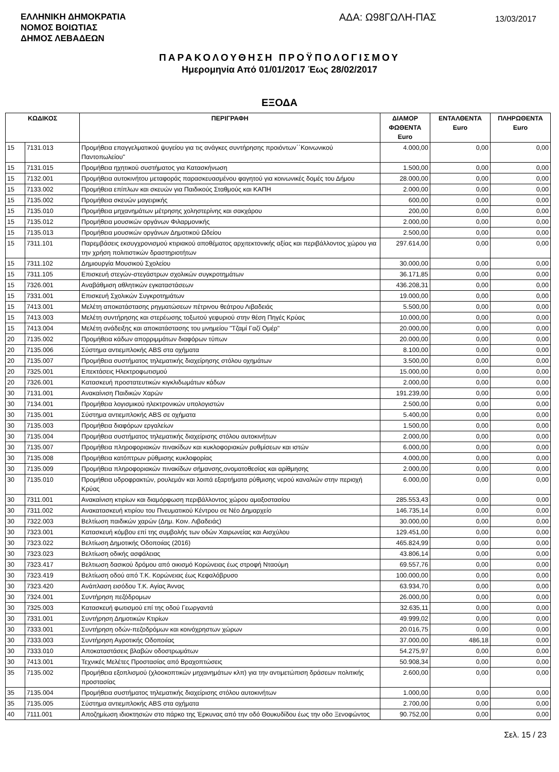ΕΛΛΗΝΙΚΗ ΔΗΜΟΚΡΑΤΙΑ
ΝΟΜΟΣ ΒΟΙΩΤΙΑΣ
ΔΗΜΟΣ ΛΕΒΑΔΕΩΝ
ΑΔΑ: Ω98ΓΩΛΗ-ΠΑΣ
13/03/2017
ΠΑΡΑΚΟΛΟΥΘΗΣΗ ΠΡΟΫΠΟΛΟΓΙΣΜΟΥ
Ημερομηνία Από 01/01/2017 Έως 28/02/2017
ΕΞΟΔΑ
| ΚΩΔΙΚΟΣ | | ΠΕΡΙΓΡΑΦΗ | ΔΙΑΜΟΡ ΦΩΘΕΝΤΑ Euro | ΕΝΤΑΛΘΕΝΤΑ Euro | ΠΛΗΡΩΘΕΝΤΑ Euro |
| --- | --- | --- | --- | --- | --- |
| 15 | 7131.013 | Προμήθεια επαγγελματικού ψυγείου για τις ανάγκες συντήρησης προιόντων΄΄Κοινωνικού Παντοπωλείου" | 4.000,00 | 0,00 | 0,00 |
| 15 | 7131.015 | Προμήθεια ηχητικού συστήματος για Κατασκήνωση | 1.500,00 | 0,00 | 0,00 |
| 15 | 7132.001 | Προμήθεια αυτοκινήτου μεταφοράς παρασκευασμένου φαγητού για κοινωνικές δομές του Δήμου | 28.000,00 | 0,00 | 0,00 |
| 15 | 7133.002 | Προμήθεια επίπλων και σκευών για Παιδικούς Σταθμούς και ΚΑΠΗ | 2.000,00 | 0,00 | 0,00 |
| 15 | 7135.002 | Προμήθεια σκευών μαγειρικής | 600,00 | 0,00 | 0,00 |
| 15 | 7135.010 | Προμήθεια μηχανημάτων μέτρησης χοληστερίνης και σακχάρου | 200,00 | 0,00 | 0,00 |
| 15 | 7135.012 | Προμήθεια μουσικών οργάνων Φιλαρμονικής | 2.000,00 | 0,00 | 0,00 |
| 15 | 7135.013 | Προμήθεια μουσικών οργάνων Δημοτικού Ωδείου | 2.500,00 | 0,00 | 0,00 |
| 15 | 7311.101 | Παρεμβάσεις εκσυγχρονισμού κτιριακού αποθέματος αρχιτεκτονικής αξίας και περιβάλλοντος χώρου για την χρήση πολιτιστικών δραστηριοτήτων | 297.614,00 | 0,00 | 0,00 |
| 15 | 7311.102 | Δημιουργία Μουσικού Σχολείου | 30.000,00 | 0,00 | 0,00 |
| 15 | 7311.105 | Επισκευή στεγών-στεγάστρων σχολικών συγκροτημάτων | 36.171,85 | 0,00 | 0,00 |
| 15 | 7326.001 | Αναβάθμιση αθλητικών εγκαταστάσεων | 436.208,31 | 0,00 | 0,00 |
| 15 | 7331.001 | Επισκευή Σχολικών Συγκροτημάτων | 19.000,00 | 0,00 | 0,00 |
| 15 | 7413.001 | Μελέτη αποκατάστασης ρηγματώσεων πέτρινου θεάτρου Λιβαδειάς | 5.500,00 | 0,00 | 0,00 |
| 15 | 7413.003 | Μελέτη συντήρησης και στερέωσης τοξωτού γεφυριού στην θέση Πηγές Κρύας | 10.000,00 | 0,00 | 0,00 |
| 15 | 7413.004 | Μελέτη ανάδειξης και αποκατάστασης του μνημείου "Τζαμί Γαζί Ομέρ" | 20.000,00 | 0,00 | 0,00 |
| 20 | 7135.002 | Προμήθεια κάδων απορριμμάτων διαφόρων τύπων | 20.000,00 | 0,00 | 0,00 |
| 20 | 7135.006 | Σύστημα αντιεμπλοκής ABS στα οχήματα | 8.100,00 | 0,00 | 0,00 |
| 20 | 7135.007 | Προμήθεια συστήματος τηλεματικής διαχείρησης στόλου οχημάτων | 3.500,00 | 0,00 | 0,00 |
| 20 | 7325.001 | Επεκτάσεις Ηλεκτροφωτισμού | 15.000,00 | 0,00 | 0,00 |
| 20 | 7326.001 | Κατασκευή προστατευτικών κιγκλιδωμάτων κάδων | 2.000,00 | 0,00 | 0,00 |
| 30 | 7131.001 | Ανακαίνιση Παιδικών Χαρών | 191.239,00 | 0,00 | 0,00 |
| 30 | 7134.001 | Προμήθεια λογισμικού ηλεκτρονικών υπολογιστών | 2.500,00 | 0,00 | 0,00 |
| 30 | 7135.001 | Σύστημα αντιεμπλοκής ABS σε οχήματα | 5.400,00 | 0,00 | 0,00 |
| 30 | 7135.003 | Προμήθεια διαφόρων εργαλείων | 1.500,00 | 0,00 | 0,00 |
| 30 | 7135.004 | Προμήθεια συστήματος τηλεματικής διαχείρισης στόλου αυτοκινήτων | 2.000,00 | 0,00 | 0,00 |
| 30 | 7135.007 | Προμήθεια πληροφοριακών πινακίδων και κυκλοφοριακών ρυθμίσεων και ιστών | 6.000,00 | 0,00 | 0,00 |
| 30 | 7135.008 | Προμήθεια κατόπτρων ρύθμισης κυκλοφορίας | 4.000,00 | 0,00 | 0,00 |
| 30 | 7135.009 | Προμήθεια πληροφοριακών πινακίδων σήμανσης,ονοματοθεσίας και αρίθμησης | 2.000,00 | 0,00 | 0,00 |
| 30 | 7135.010 | Προμήθεια υδροφρακτών, ρουλεμάν και λοιπά εξαρτήματα ρύθμισης νερού καναλιών στην περιοχή Κρύας | 6.000,00 | 0,00 | 0,00 |
| 30 | 7311.001 | Ανακαίνιση κτιρίων και διαμόρφωση περιβάλλοντος χώρου αμαξοστασίου | 285.553,43 | 0,00 | 0,00 |
| 30 | 7311.002 | Ανακατασκευή κτιρίου του Πνευματικού Κέντρου σε Νέο Δημαρχείο | 146.735,14 | 0,00 | 0,00 |
| 30 | 7322.003 | Βελτίωση παιδικών χαρών (Δημ. Κοιν. Λιβαδειάς) | 30.000,00 | 0,00 | 0,00 |
| 30 | 7323.001 | Κατασκευή κόμβου επί της συμβολής των οδών Χαιρωνείας και Αισχύλου | 129.451,00 | 0,00 | 0,00 |
| 30 | 7323.022 | Βελτίωση Δημοτικής Οδοποιίας (2016) | 465.824,99 | 0,00 | 0,00 |
| 30 | 7323.023 | Βελτίωση οδικής ασφάλειας | 43.806,14 | 0,00 | 0,00 |
| 30 | 7323.417 | Βελτιωση δασικού δρόμου από οικισμό Κορώνειας έως στροφή Νταούμη | 69.557,76 | 0,00 | 0,00 |
| 30 | 7323.419 | Βελτίωση οδού από Τ.Κ. Κορώνειας έως Κεφαλόβρυσο | 100.000,00 | 0,00 | 0,00 |
| 30 | 7323.420 | Ανάπλαση εισόδου Τ.Κ. Αγίας Άννας | 63.934,70 | 0,00 | 0,00 |
| 30 | 7324.001 | Συντήρηση πεζόδρομων | 26.000,00 | 0,00 | 0,00 |
| 30 | 7325.003 | Κατασκευή φωτισμού επί της οδού Γεωργαντά | 32.635,11 | 0,00 | 0,00 |
| 30 | 7331.001 | Συντήρηση Δημοτικών Κτιρίων | 49.999,02 | 0,00 | 0,00 |
| 30 | 7333.001 | Συντήρηση οδών-πεζοδρόμων και κοινόχρηστων χώρων | 20.016,75 | 0,00 | 0,00 |
| 30 | 7333.003 | Συντήρηση Αγροτικής Οδοποιίας | 37.000,00 | 486,18 | 0,00 |
| 30 | 7333.010 | Αποκαταστάσεις βλαβών οδοστρωμάτων | 54.275,97 | 0,00 | 0,00 |
| 30 | 7413.001 | Τεχνικές Μελέτες Προστασίας από Βραχοπτώσεις | 50.908,34 | 0,00 | 0,00 |
| 35 | 7135.002 | Προμήθεια εξοπλισμού (χλοοκοπτικών μηχανημάτων κλπ) για την αντιμετώπιση δράσεων πολιτικής προστασίας | 2.600,00 | 0,00 | 0,00 |
| 35 | 7135.004 | Προμήθεια συστήματος τηλεματικής διαχείρισης στόλου αυτοκινήτων | 1.000,00 | 0,00 | 0,00 |
| 35 | 7135.005 | Σύστημα αντιεμπλοκής ABS στα οχήματα | 2.700,00 | 0,00 | 0,00 |
| 40 | 7111.001 | Αποζημίωση ιδιοκτησιών στο πάρκο της Έρκυνας από την οδό Θουκυδίδου έως την οδο Ξενοφώντος | 90.752,00 | 0,00 | 0,00 |
Σελ. 15 / 23